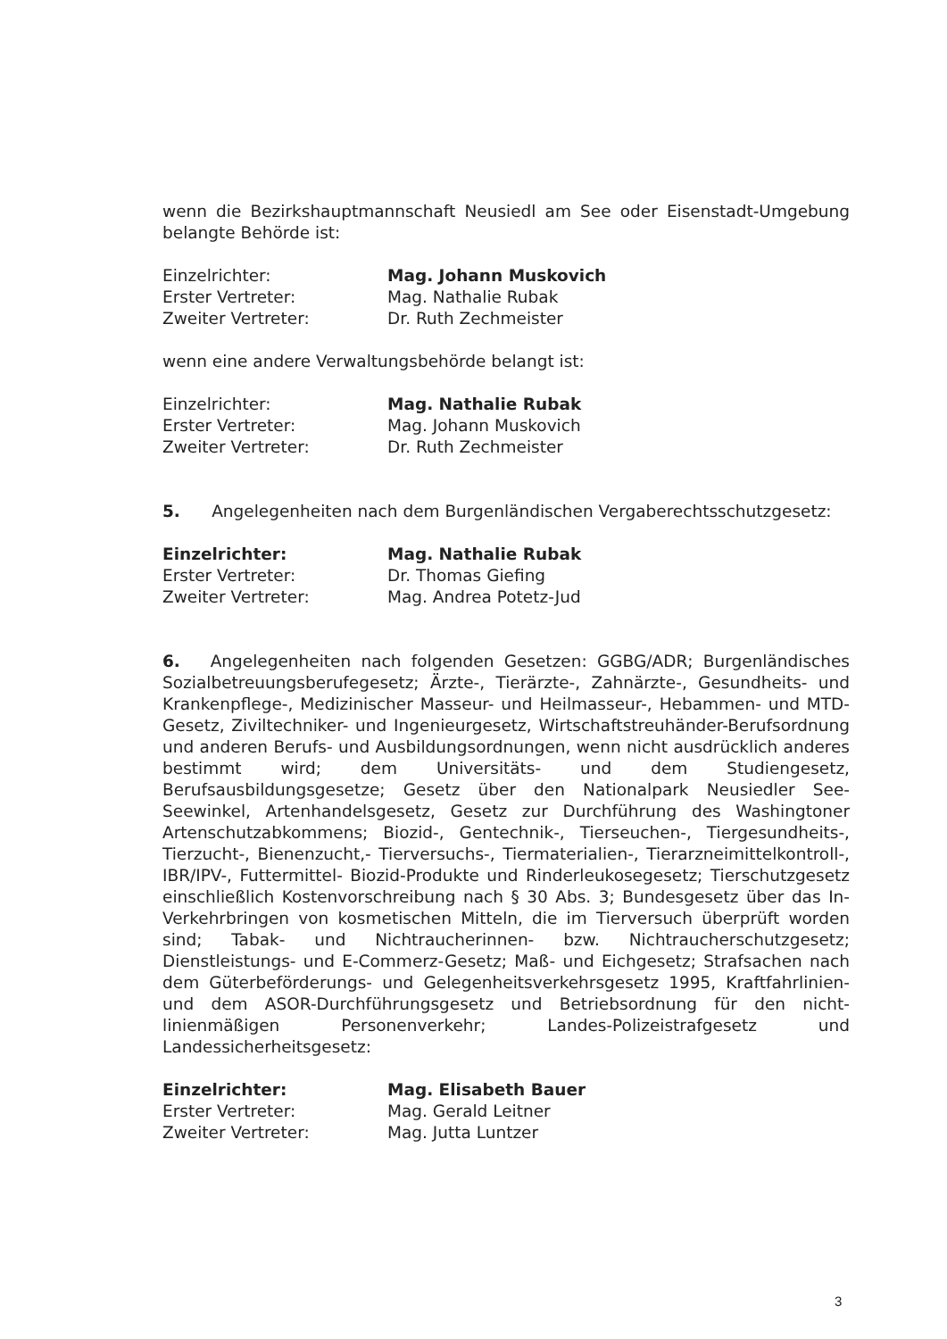wenn die Bezirkshauptmannschaft Neusiedl am See oder Eisenstadt-Umgebung belangte Behörde ist:
| Einzelrichter: | Mag. Johann Muskovich |
| Erster Vertreter: | Mag. Nathalie Rubak |
| Zweiter Vertreter: | Dr. Ruth Zechmeister |
wenn eine andere Verwaltungsbehörde belangt ist:
| Einzelrichter: | Mag. Nathalie Rubak |
| Erster Vertreter: | Mag. Johann Muskovich |
| Zweiter Vertreter: | Dr. Ruth Zechmeister |
5. Angelegenheiten nach dem Burgenländischen Vergaberechtsschutzgesetz:
| Einzelrichter: | Mag. Nathalie Rubak |
| Erster Vertreter: | Dr. Thomas Giefing |
| Zweiter Vertreter: | Mag. Andrea Potetz-Jud |
6. Angelegenheiten nach folgenden Gesetzen: GGBG/ADR; Burgenländisches Sozialbetreuungsberufegesetz; Ärzte-, Tierärzte-, Zahnärzte-, Gesundheits- und Krankenpflege-, Medizinischer Masseur- und Heilmasseur-, Hebammen- und MTD-Gesetz, Ziviltechniker- und Ingenieurgesetz, Wirtschaftstreuhänder-Berufsordnung und anderen Berufs- und Ausbildungsordnungen, wenn nicht ausdrücklich anderes bestimmt wird; dem Universitäts- und dem Studiengesetz, Berufsausbildungsgesetze; Gesetz über den Nationalpark Neusiedler See-Seewinkel, Artenhandelsgesetz, Gesetz zur Durchführung des Washingtoner Artenschutzabkommens; Biozid-, Gentechnik-, Tierseuchen-, Tiergesundheits-, Tierzucht-, Bienenzucht,- Tierversuchs-, Tiermaterialien-, Tierarzneimittelkontroll-, IBR/IPV-, Futtermittel- Biozid-Produkte und Rinderleukosegesetz; Tierschutzgesetz einschließlich Kostenvorschreibung nach § 30 Abs. 3; Bundesgesetz über das In-Verkehrbringen von kosmetischen Mitteln, die im Tierversuch überprüft worden sind; Tabak- und Nichtraucherinnen- bzw. Nichtraucherschutzgesetz; Dienstleistungs- und E-Commerz-Gesetz; Maß- und Eichgesetz; Strafsachen nach dem Güterbeförderungs- und Gelegenheitsverkehrsgesetz 1995, Kraftfahrlinien- und dem ASOR-Durchführungsgesetz und Betriebsordnung für den nicht-linienmäßigen Personenverkehr; Landes-Polizeistrafgesetz und Landessicherheitsgesetz:
| Einzelrichter: | Mag. Elisabeth Bauer |
| Erster Vertreter: | Mag. Gerald Leitner |
| Zweiter Vertreter: | Mag. Jutta Luntzer |
3